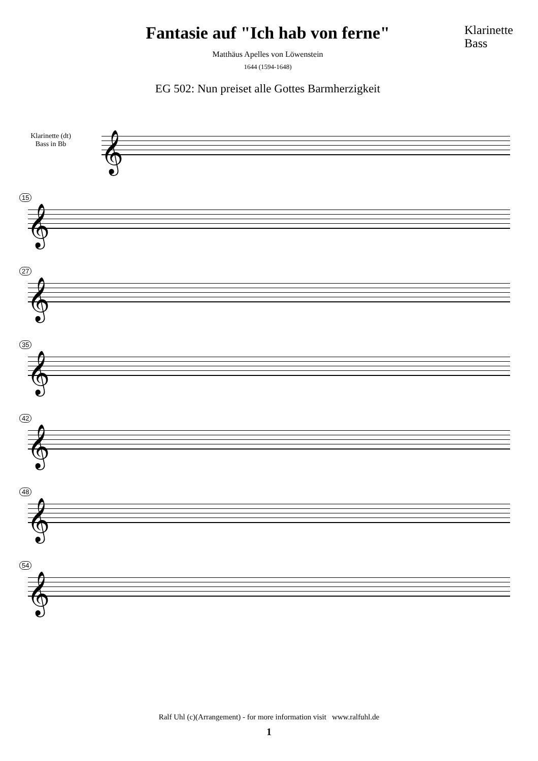Fantasie auf "Ich hab von ferne"
Matthäus Apelles von Löwenstein
1644 (1594-1648)
EG 502: Nun preiset alle Gottes Barmherzigkeit
Klarinette
Bass
Klarinette (dt)
Bass in Bb
𝄞
15
𝄞
27
𝄞
35
𝄞
42
𝄞
48
𝄞
54
𝄞
Ralf Uhl (c)(Arrangement) - for more information visit www.ralfuhl.de
1